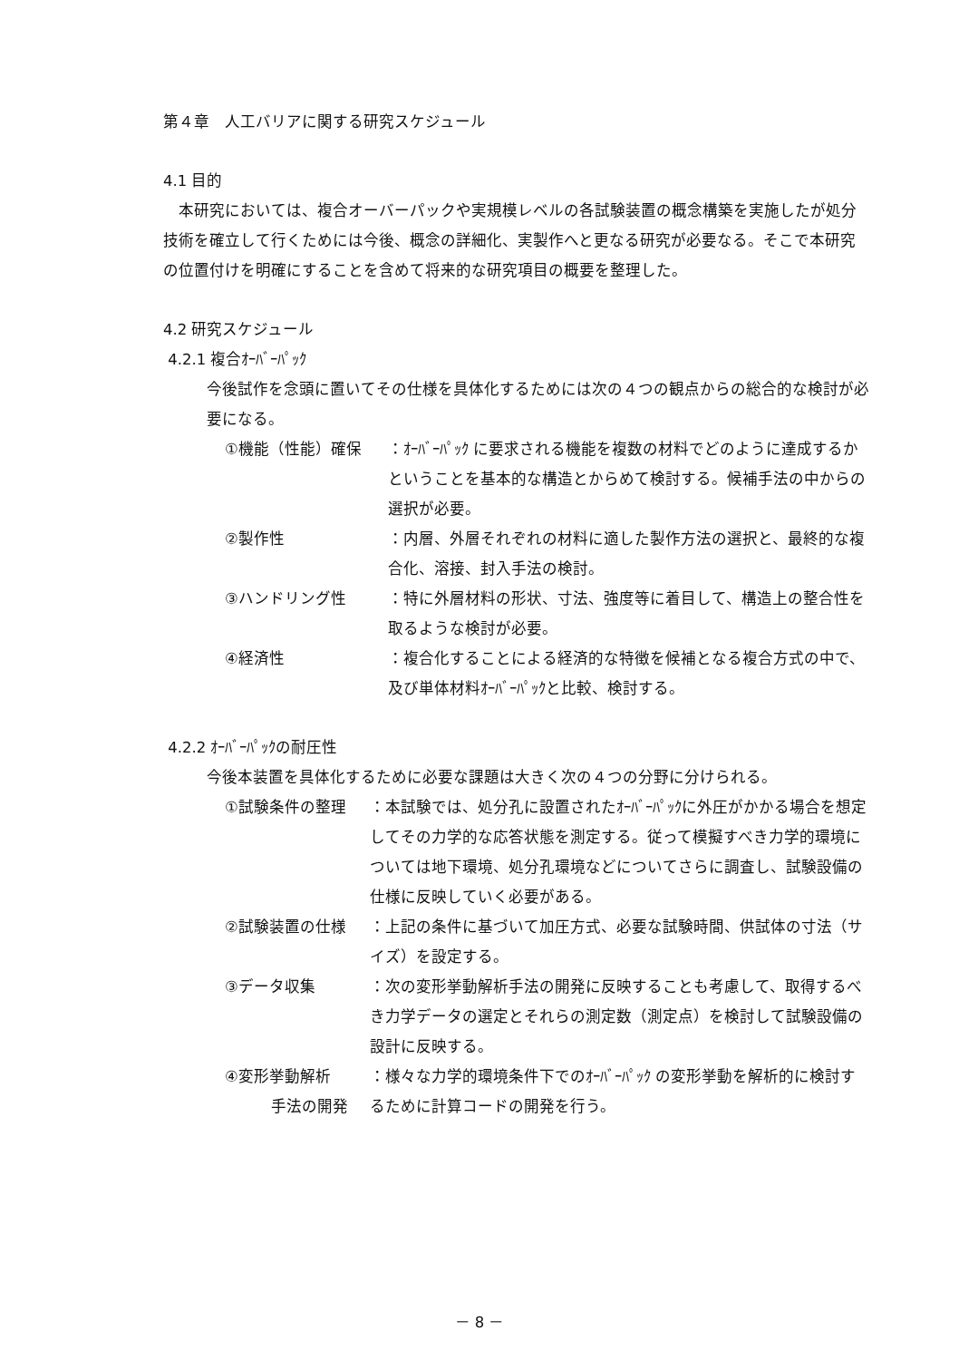第４章　人工バリアに関する研究スケジュール
4.1 目的
　本研究においては、複合オーバーパックや実規模レベルの各試験装置の概念構築を実施したが処分技術を確立して行くためには今後、概念の詳細化、実製作へと更なる研究が必要なる。そこで本研究の位置付けを明確にすることを含めて将来的な研究項目の概要を整理した。
4.2 研究スケジュール
4.2.1 複合ｵｰﾊﾞｰﾊﾟｯｸ
今後試作を念頭に置いてその仕様を具体化するためには次の４つの観点からの総合的な検討が必要になる。
①機能（性能）確保 ：ｵｰﾊﾞｰﾊﾟｯｸ に要求される機能を複数の材料でどのように達成するかということを基本的な構造とからめて検討する。候補手法の中からの選択が必要。
②製作性 ：内層、外層それぞれの材料に適した製作方法の選択と、最終的な複合化、溶接、封入手法の検討。
③ハンドリング性 ：特に外層材料の形状、寸法、強度等に着目して、構造上の整合性を取るような検討が必要。
④経済性 ：複合化することによる経済的な特徴を候補となる複合方式の中で、及び単体材料ｵｰﾊﾞｰﾊﾟｯｸと比較、検討する。
4.2.2 ｵｰﾊﾞｰﾊﾟｯｸの耐圧性
今後本装置を具体化するために必要な課題は大きく次の４つの分野に分けられる。
①試験条件の整理 ：本試験では、処分孔に設置されたｵｰﾊﾞｰﾊﾟｯｸに外圧がかかる場合を想定してその力学的な応答状態を測定する。従って模擬すべき力学的環境については地下環境、処分孔環境などについてさらに調査し、試験設備の仕様に反映していく必要がある。
②試験装置の仕様 ：上記の条件に基づいて加圧方式、必要な試験時間、供試体の寸法（サイズ）を設定する。
③データ収集 ：次の変形挙動解析手法の開発に反映することも考慮して、取得するべき力学データの選定とそれらの測定数（測定点）を検討して試験設備の設計に反映する。
④変形挙動解析
　　　手法の開発
：様々な力学的環境条件下でのｵｰﾊﾞｰﾊﾟｯｸ の変形挙動を解析的に検討するために計算コードの開発を行う。
－ 8 －